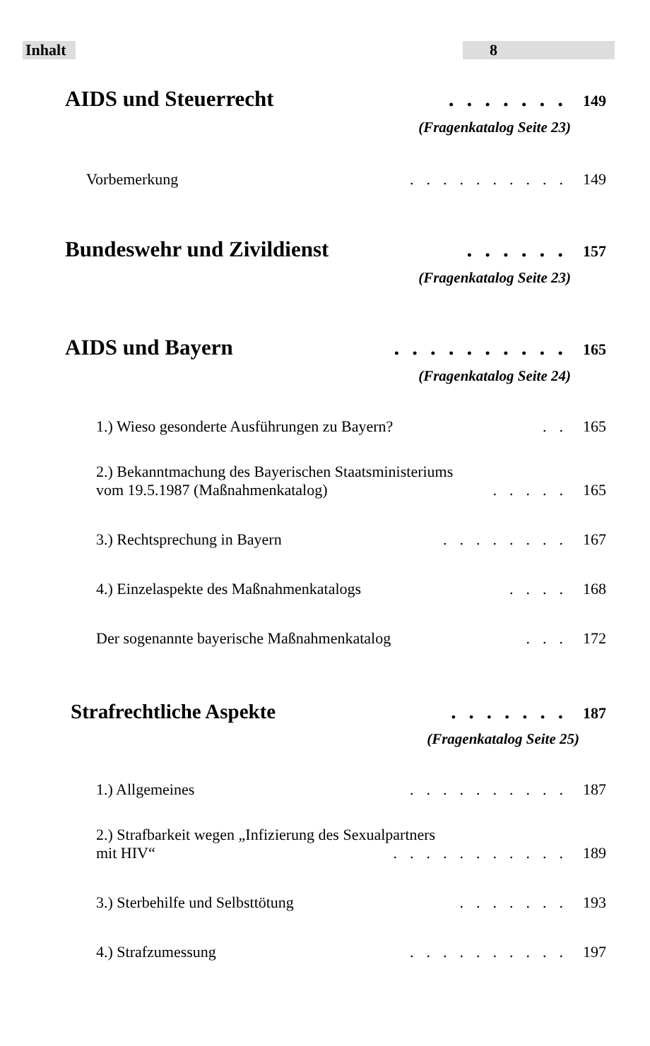Inhalt 8
AIDS und Steuerrecht....... 149
(Fragenkatalog Seite 23)
Vorbemerkung.......... 149
Bundeswehr und Zivildienst...... 157
(Fragenkatalog Seite 23)
AIDS und Bayern.......... 165
(Fragenkatalog Seite 24)
1.) Wieso gesonderte Ausführungen zu Bayern?.. 165
2.) Bekanntmachung des Bayerischen Staatsministeriums
vom 19.5.1987 (Maßnahmenkatalog)..... 165
3.) Rechtsprechung in Bayern........ 167
4.) Einzelaspekte des Maßnahmenkatalogs.... 168
Der sogenannte bayerische Maßnahmenkatalog... 172
Strafrechtliche Aspekte....... 187
(Fragenkatalog Seite 25)
1.) Allgemeines.......... 187
2.) Strafbarkeit wegen „Infizierung des Sexualpartners
mit HIV“........... 189
3.) Sterbehilfe und Selbsttötung....... 193
4.) Strafzumessung.......... 197